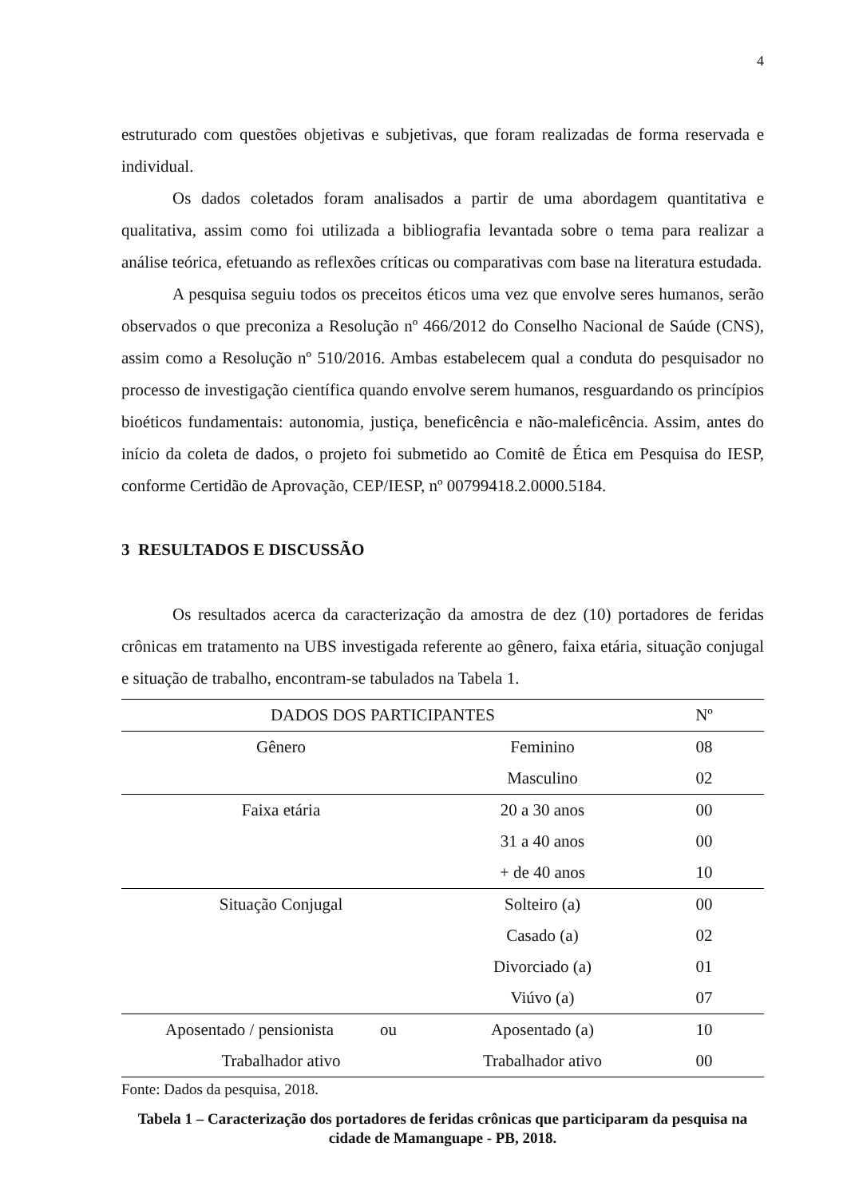4
estruturado com questões objetivas e subjetivas, que foram realizadas de forma reservada e individual.
Os dados coletados foram analisados a partir de uma abordagem quantitativa e qualitativa, assim como foi utilizada a bibliografia levantada sobre o tema para realizar a análise teórica, efetuando as reflexões críticas ou comparativas com base na literatura estudada.
A pesquisa seguiu todos os preceitos éticos uma vez que envolve seres humanos, serão observados o que preconiza a Resolução nº 466/2012 do Conselho Nacional de Saúde (CNS), assim como a Resolução nº 510/2016. Ambas estabelecem qual a conduta do pesquisador no processo de investigação científica quando envolve serem humanos, resguardando os princípios bioéticos fundamentais: autonomia, justiça, beneficência e não-maleficência. Assim, antes do início da coleta de dados, o projeto foi submetido ao Comitê de Ética em Pesquisa do IESP, conforme Certidão de Aprovação, CEP/IESP, nº 00799418.2.0000.5184.
3 RESULTADOS E DISCUSSÃO
Os resultados acerca da caracterização da amostra de dez (10) portadores de feridas crônicas em tratamento na UBS investigada referente ao gênero, faixa etária, situação conjugal e situação de trabalho, encontram-se tabulados na Tabela 1.
| DADOS DOS PARTICIPANTES | | Nº |
| --- | --- | --- |
| Gênero | Feminino | 08 |
| | Masculino | 02 |
| Faixa etária | 20 a 30 anos | 00 |
| | 31 a 40 anos | 00 |
| | + de 40 anos | 10 |
| Situação Conjugal | Solteiro (a) | 00 |
| | Casado (a) | 02 |
| | Divorciado (a) | 01 |
| | Viúvo (a) | 07 |
| Aposentado / pensionista ou | Aposentado (a) | 10 |
| Trabalhador ativo | Trabalhador ativo | 00 |
Fonte: Dados da pesquisa, 2018.
Tabela 1 – Caracterização dos portadores de feridas crônicas que participaram da pesquisa na cidade de Mamanguape - PB, 2018.